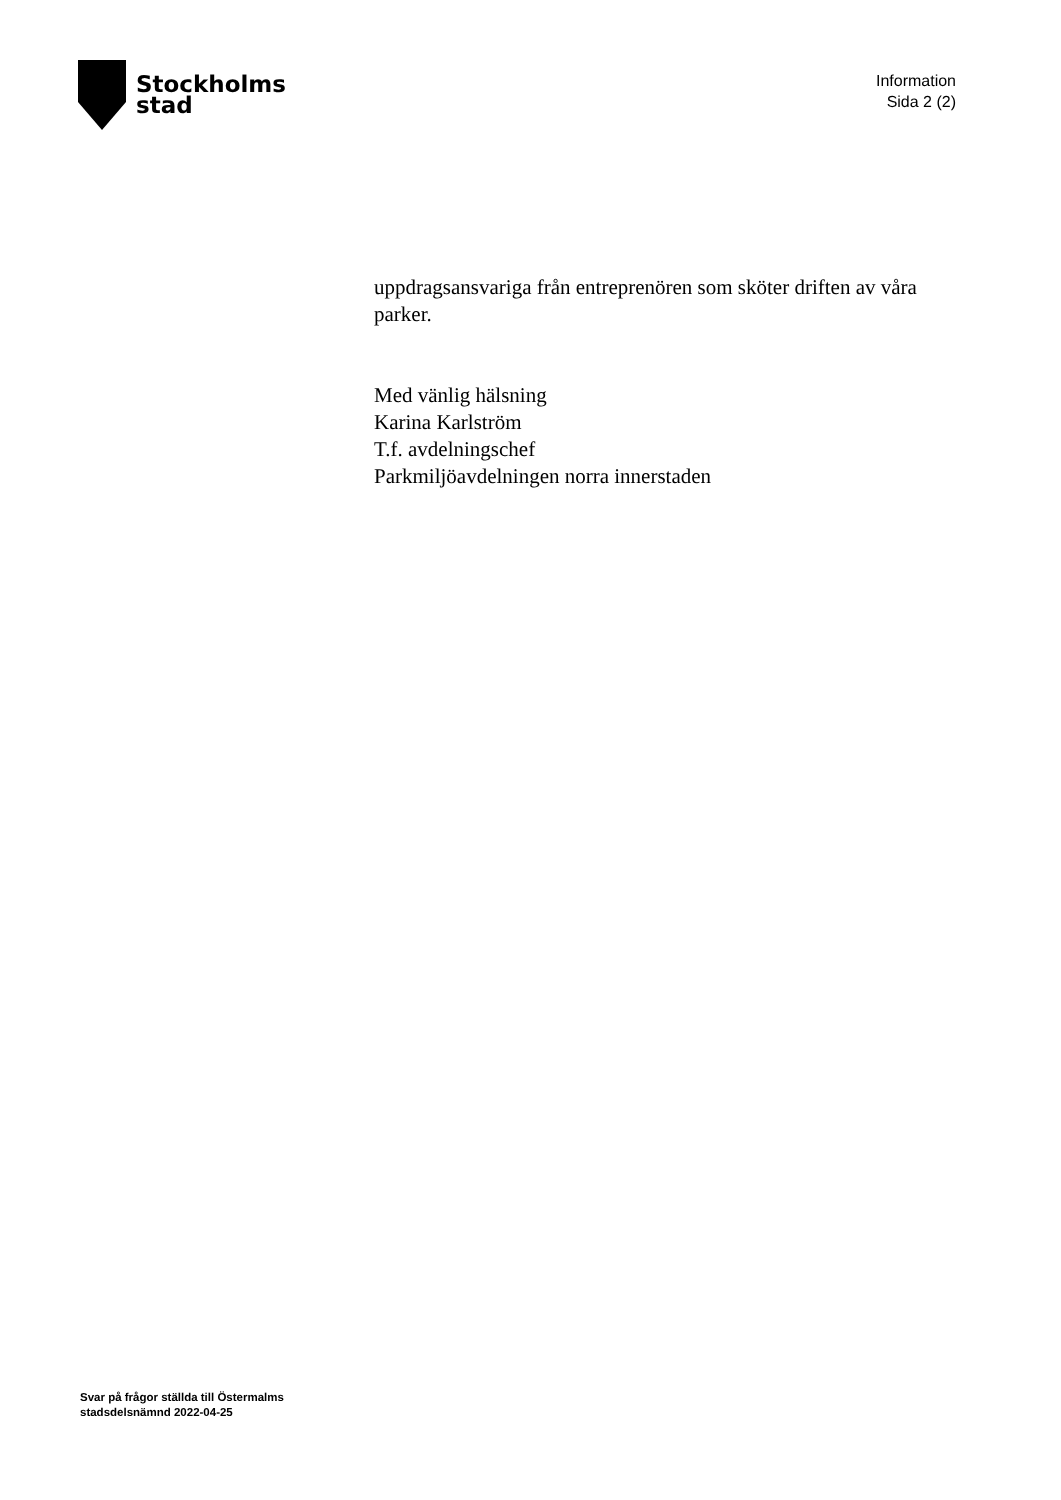Stockholms
stad
Information
Sida 2 (2)
uppdragsansvariga från entreprenören som sköter driften av våra parker.
Med vänlig hälsning
Karina Karlström
T.f. avdelningschef
Parkmiljöavdelningen norra innerstaden
Svar på frågor ställda till Östermalms
stadsdelsnämnd 2022-04-25